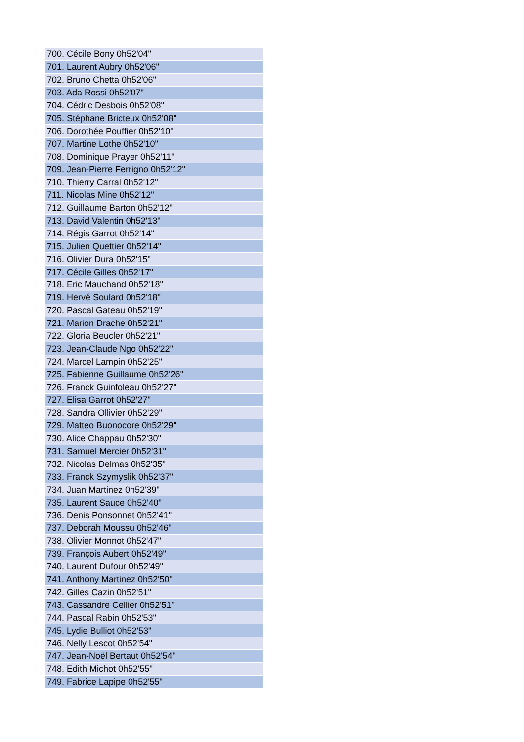| 700. Cécile Bony 0h52'04" |
| 701. Laurent Aubry 0h52'06" |
| 702. Bruno Chetta 0h52'06" |
| 703. Ada Rossi 0h52'07" |
| 704. Cédric Desbois 0h52'08" |
| 705. Stéphane Bricteux 0h52'08" |
| 706. Dorothée Pouffier 0h52'10" |
| 707. Martine Lothe 0h52'10" |
| 708. Dominique Prayer 0h52'11" |
| 709. Jean-Pierre Ferrigno 0h52'12" |
| 710. Thierry Carral 0h52'12" |
| 711. Nicolas Mine 0h52'12" |
| 712. Guillaume Barton 0h52'12" |
| 713. David Valentin 0h52'13" |
| 714. Régis Garrot 0h52'14" |
| 715. Julien Quettier 0h52'14" |
| 716. Olivier Dura 0h52'15" |
| 717. Cécile Gilles 0h52'17" |
| 718. Eric Mauchand 0h52'18" |
| 719. Hervé Soulard 0h52'18" |
| 720. Pascal Gateau 0h52'19" |
| 721. Marion Drache 0h52'21" |
| 722. Gloria Beucler 0h52'21" |
| 723. Jean-Claude Ngo 0h52'22" |
| 724. Marcel Lampin 0h52'25" |
| 725. Fabienne Guillaume 0h52'26" |
| 726. Franck Guinfoleau 0h52'27" |
| 727. Elisa Garrot 0h52'27" |
| 728. Sandra Ollivier 0h52'29" |
| 729. Matteo Buonocore 0h52'29" |
| 730. Alice Chappau 0h52'30" |
| 731. Samuel Mercier 0h52'31" |
| 732. Nicolas Delmas 0h52'35" |
| 733. Franck Szymyslik 0h52'37" |
| 734. Juan Martinez 0h52'39" |
| 735. Laurent Sauce 0h52'40" |
| 736. Denis Ponsonnet 0h52'41" |
| 737. Deborah Moussu 0h52'46" |
| 738. Olivier Monnot 0h52'47" |
| 739. François Aubert 0h52'49" |
| 740. Laurent Dufour 0h52'49" |
| 741. Anthony Martinez 0h52'50" |
| 742. Gilles Cazin 0h52'51" |
| 743. Cassandre Cellier 0h52'51" |
| 744. Pascal Rabin 0h52'53" |
| 745. Lydie Bulliot 0h52'53" |
| 746. Nelly Lescot 0h52'54" |
| 747. Jean-Noël Bertaut 0h52'54" |
| 748. Edith Michot 0h52'55" |
| 749. Fabrice Lapipe 0h52'55" |